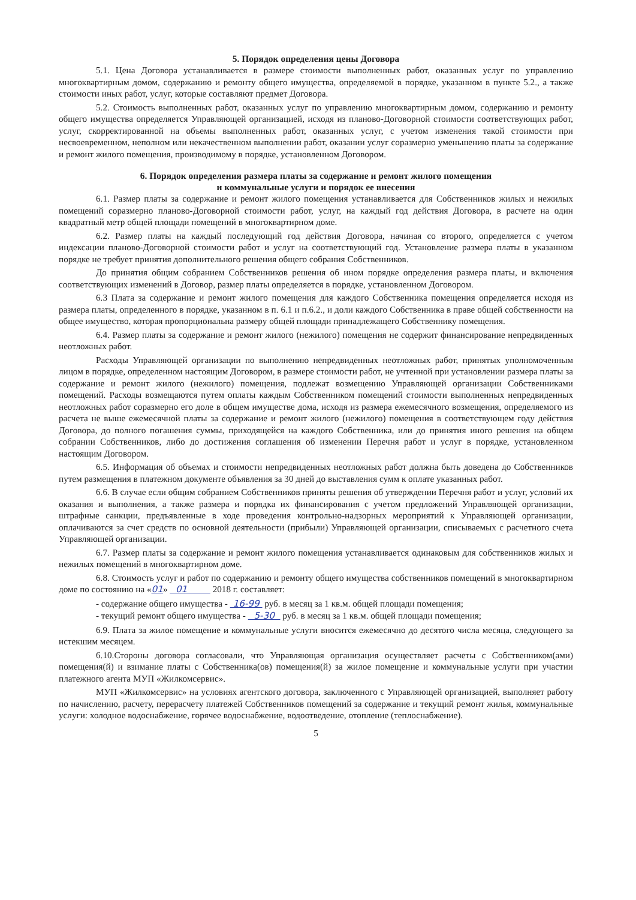5. Порядок определения цены Договора
5.1. Цена Договора устанавливается в размере стоимости выполненных работ, оказанных услуг по управлению многоквартирным домом, содержанию и ремонту общего имущества, определяемой в порядке, указанном в пункте 5.2., а также стоимости иных работ, услуг, которые составляют предмет Договора.
5.2. Стоимость выполненных работ, оказанных услуг по управлению многоквартирным домом, содержанию и ремонту общего имущества определяется Управляющей организацией, исходя из планово-Договорной стоимости соответствующих работ, услуг, скорректированной на объемы выполненных работ, оказанных услуг, с учетом изменения такой стоимости при несвоевременном, неполном или некачественном выполнении работ, оказании услуг соразмерно уменьшению платы за содержание и ремонт жилого помещения, производимому в порядке, установленном Договором.
6. Порядок определения размера платы за содержание и ремонт жилого помещения
и коммунальные услуги и порядок ее внесения
6.1. Размер платы за содержание и ремонт жилого помещения устанавливается для Собственников жилых и нежилых помещений соразмерно планово-Договорной стоимости работ, услуг, на каждый год действия Договора, в расчете на один квадратный метр общей площади помещений в многоквартирном доме.
6.2. Размер платы на каждый последующий год действия Договора, начиная со второго, определяется с учетом индексации планово-Договорной стоимости работ и услуг на соответствующий год. Установление размера платы в указанном порядке не требует принятия дополнительного решения общего собрания Собственников.
До принятия общим собранием Собственников решения об ином порядке определения размера платы, и включения соответствующих изменений в Договор, размер платы определяется в порядке, установленном Договором.
6.3 Плата за содержание и ремонт жилого помещения для каждого Собственника помещения определяется исходя из размера платы, определенного в порядке, указанном в п. 6.1 и п.6.2., и доли каждого Собственника в праве общей собственности на общее имущество, которая пропорциональна размеру общей площади принадлежащего Собственнику помещения.
6.4. Размер платы за содержание и ремонт жилого (нежилого) помещения не содержит финансирование непредвиденных неотложных работ.
Расходы Управляющей организации по выполнению непредвиденных неотложных работ, принятых уполномоченным лицом в порядке, определенном настоящим Договором, в размере стоимости работ, не учтенной при установлении размера платы за содержание и ремонт жилого (нежилого) помещения, подлежат возмещению Управляющей организации Собственниками помещений. Расходы возмещаются путем оплаты каждым Собственником помещений стоимости выполненных непредвиденных неотложных работ соразмерно его доле в общем имуществе дома, исходя из размера ежемесячного возмещения, определяемого из расчета не выше ежемесячной платы за содержание и ремонт жилого (нежилого) помещения в соответствующем году действия Договора, до полного погашения суммы, приходящейся на каждого Собственника, или до принятия иного решения на общем собрании Собственников, либо до достижения соглашения об изменении Перечня работ и услуг в порядке, установленном настоящим Договором.
6.5. Информация об объемах и стоимости непредвиденных неотложных работ должна быть доведена до Собственников путем размещения в платежном документе объявления за 30 дней до выставления сумм к оплате указанных работ.
6.6. В случае если общим собранием Собственников приняты решения об утверждении Перечня работ и услуг, условий их оказания и выполнения, а также размера и порядка их финансирования с учетом предложений Управляющей организации, штрафные санкции, предъявленные в ходе проведения контрольно-надзорных мероприятий к Управляющей организации, оплачиваются за счет средств по основной деятельности (прибыли) Управляющей организации, списываемых с расчетного счета Управляющей организации.
6.7. Размер платы за содержание и ремонт жилого помещения устанавливается одинаковым для собственников жилых и нежилых помещений в многоквартирном доме.
6.8. Стоимость услуг и работ по содержанию и ремонту общего имущества собственников помещений в многоквартирном доме по состоянию на «01» 01 2018 г. составляет:
- содержание общего имущества - 16-99 руб. в месяц за 1 кв.м. общей площади помещения;
- текущий ремонт общего имущества - 5-30 руб. в месяц за 1 кв.м. общей площади помещения;
6.9. Плата за жилое помещение и коммунальные услуги вносится ежемесячно до десятого числа месяца, следующего за истекшим месяцем.
6.10.Стороны договора согласовали, что Управляющая организация осуществляет расчеты с Собственником(ами) помещения(й) и взимание платы с Собственника(ов) помещения(й) за жилое помещение и коммунальные услуги при участии платежного агента МУП «Жилкомсервис».
МУП «Жилкомсервис» на условиях агентского договора, заключенного с Управляющей организацией, выполняет работу по начислению, расчету, перерасчету платежей Собственников помещений за содержание и текущий ремонт жилья, коммунальные услуги: холодное водоснабжение, горячее водоснабжение, водоотведение, отопление (теплоснабжение).
5